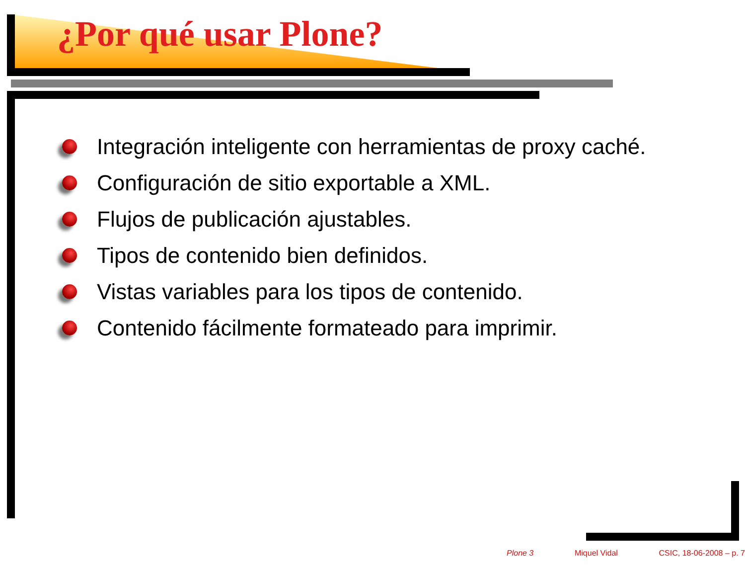¿Por qué usar Plone?
Integración inteligente con herramientas de proxy caché.
Configuración de sitio exportable a XML.
Flujos de publicación ajustables.
Tipos de contenido bien definidos.
Vistas variables para los tipos de contenido.
Contenido fácilmente formateado para imprimir.
Plone 3 Miquel Vidal CSIC, 18-06-2008 – p. 7